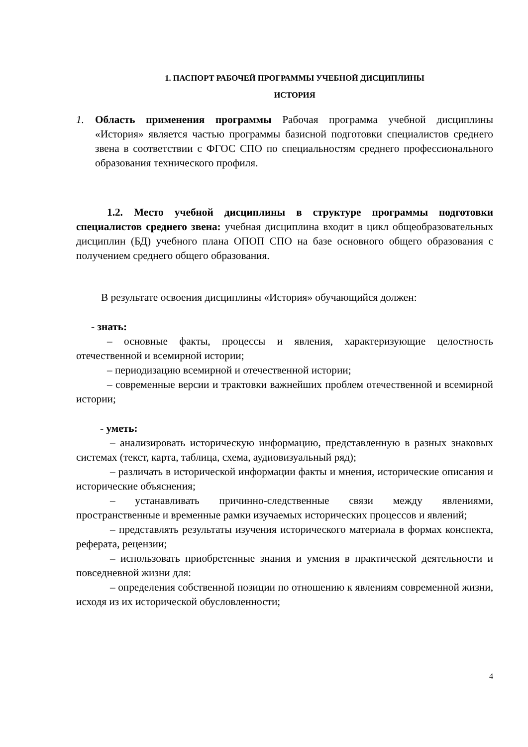1. ПАСПОРТ РАБОЧЕЙ ПРОГРАММЫ УЧЕБНОЙ ДИСЦИПЛИНЫ
ИСТОРИЯ
1. Область применения программы Рабочая программа учебной дисциплины «История» является частью программы базисной подготовки специалистов среднего звена в соответствии с ФГОС СПО по специальностям среднего профессионального образования технического профиля.
1.2. Место учебной дисциплины в структуре программы подготовки специалистов среднего звена: учебная дисциплина входит в цикл общеобразовательных дисциплин (БД) учебного плана ОПОП СПО на базе основного общего образования с получением среднего общего образования.
В результате освоения дисциплины «История» обучающийся должен:
- знать:
– основные факты, процессы и явления, характеризующие целостность отечественной и всемирной истории;
– периодизацию всемирной и отечественной истории;
– современные версии и трактовки важнейших проблем отечественной и всемирной истории;
- уметь:
– анализировать историческую информацию, представленную в разных знаковых системах (текст, карта, таблица, схема, аудиовизуальный ряд);
– различать в исторической информации факты и мнения, исторические описания и исторические объяснения;
– устанавливать причинно-следственные связи между явлениями, пространственные и временные рамки изучаемых исторических процессов и явлений;
– представлять результаты изучения исторического материала в формах конспекта, реферата, рецензии;
– использовать приобретенные знания и умения в практической деятельности и повседневной жизни для:
– определения собственной позиции по отношению к явлениям современной жизни, исходя из их исторической обусловленности;
4